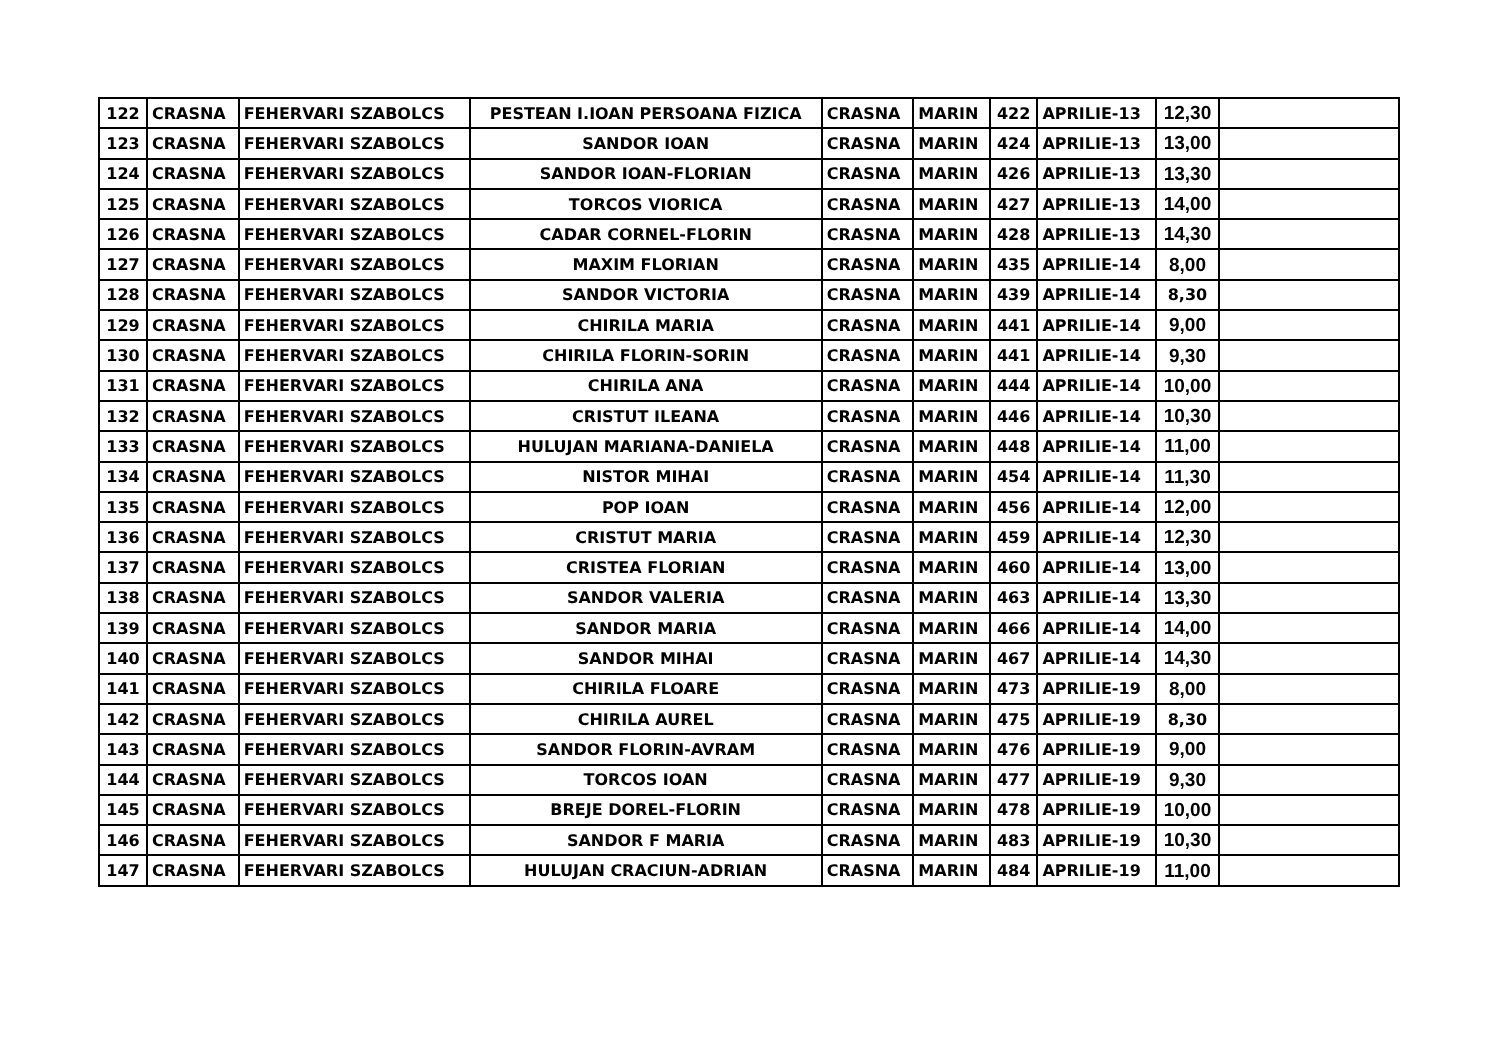| 122 | CRASNA | FEHERVARI SZABOLCS | PESTEAN I.IOAN PERSOANA FIZICA | CRASNA | MARIN | 422 | APRILIE-13 | 12,30 | |
| 123 | CRASNA | FEHERVARI SZABOLCS | SANDOR IOAN | CRASNA | MARIN | 424 | APRILIE-13 | 13,00 | |
| 124 | CRASNA | FEHERVARI SZABOLCS | SANDOR IOAN-FLORIAN | CRASNA | MARIN | 426 | APRILIE-13 | 13,30 | |
| 125 | CRASNA | FEHERVARI SZABOLCS | TORCOS VIORICA | CRASNA | MARIN | 427 | APRILIE-13 | 14,00 | |
| 126 | CRASNA | FEHERVARI SZABOLCS | CADAR CORNEL-FLORIN | CRASNA | MARIN | 428 | APRILIE-13 | 14,30 | |
| 127 | CRASNA | FEHERVARI SZABOLCS | MAXIM FLORIAN | CRASNA | MARIN | 435 | APRILIE-14 | 8,00 | |
| 128 | CRASNA | FEHERVARI SZABOLCS | SANDOR VICTORIA | CRASNA | MARIN | 439 | APRILIE-14 | 8,30 | |
| 129 | CRASNA | FEHERVARI SZABOLCS | CHIRILA MARIA | CRASNA | MARIN | 441 | APRILIE-14 | 9,00 | |
| 130 | CRASNA | FEHERVARI SZABOLCS | CHIRILA FLORIN-SORIN | CRASNA | MARIN | 441 | APRILIE-14 | 9,30 | |
| 131 | CRASNA | FEHERVARI SZABOLCS | CHIRILA ANA | CRASNA | MARIN | 444 | APRILIE-14 | 10,00 | |
| 132 | CRASNA | FEHERVARI SZABOLCS | CRISTUT ILEANA | CRASNA | MARIN | 446 | APRILIE-14 | 10,30 | |
| 133 | CRASNA | FEHERVARI SZABOLCS | HULUJAN MARIANA-DANIELA | CRASNA | MARIN | 448 | APRILIE-14 | 11,00 | |
| 134 | CRASNA | FEHERVARI SZABOLCS | NISTOR MIHAI | CRASNA | MARIN | 454 | APRILIE-14 | 11,30 | |
| 135 | CRASNA | FEHERVARI SZABOLCS | POP IOAN | CRASNA | MARIN | 456 | APRILIE-14 | 12,00 | |
| 136 | CRASNA | FEHERVARI SZABOLCS | CRISTUT MARIA | CRASNA | MARIN | 459 | APRILIE-14 | 12,30 | |
| 137 | CRASNA | FEHERVARI SZABOLCS | CRISTEA FLORIAN | CRASNA | MARIN | 460 | APRILIE-14 | 13,00 | |
| 138 | CRASNA | FEHERVARI SZABOLCS | SANDOR VALERIA | CRASNA | MARIN | 463 | APRILIE-14 | 13,30 | |
| 139 | CRASNA | FEHERVARI SZABOLCS | SANDOR MARIA | CRASNA | MARIN | 466 | APRILIE-14 | 14,00 | |
| 140 | CRASNA | FEHERVARI SZABOLCS | SANDOR MIHAI | CRASNA | MARIN | 467 | APRILIE-14 | 14,30 | |
| 141 | CRASNA | FEHERVARI SZABOLCS | CHIRILA FLOARE | CRASNA | MARIN | 473 | APRILIE-19 | 8,00 | |
| 142 | CRASNA | FEHERVARI SZABOLCS | CHIRILA AUREL | CRASNA | MARIN | 475 | APRILIE-19 | 8,30 | |
| 143 | CRASNA | FEHERVARI SZABOLCS | SANDOR FLORIN-AVRAM | CRASNA | MARIN | 476 | APRILIE-19 | 9,00 | |
| 144 | CRASNA | FEHERVARI SZABOLCS | TORCOS IOAN | CRASNA | MARIN | 477 | APRILIE-19 | 9,30 | |
| 145 | CRASNA | FEHERVARI SZABOLCS | BREJE DOREL-FLORIN | CRASNA | MARIN | 478 | APRILIE-19 | 10,00 | |
| 146 | CRASNA | FEHERVARI SZABOLCS | SANDOR F MARIA | CRASNA | MARIN | 483 | APRILIE-19 | 10,30 | |
| 147 | CRASNA | FEHERVARI SZABOLCS | HULUJAN CRACIUN-ADRIAN | CRASNA | MARIN | 484 | APRILIE-19 | 11,00 | |